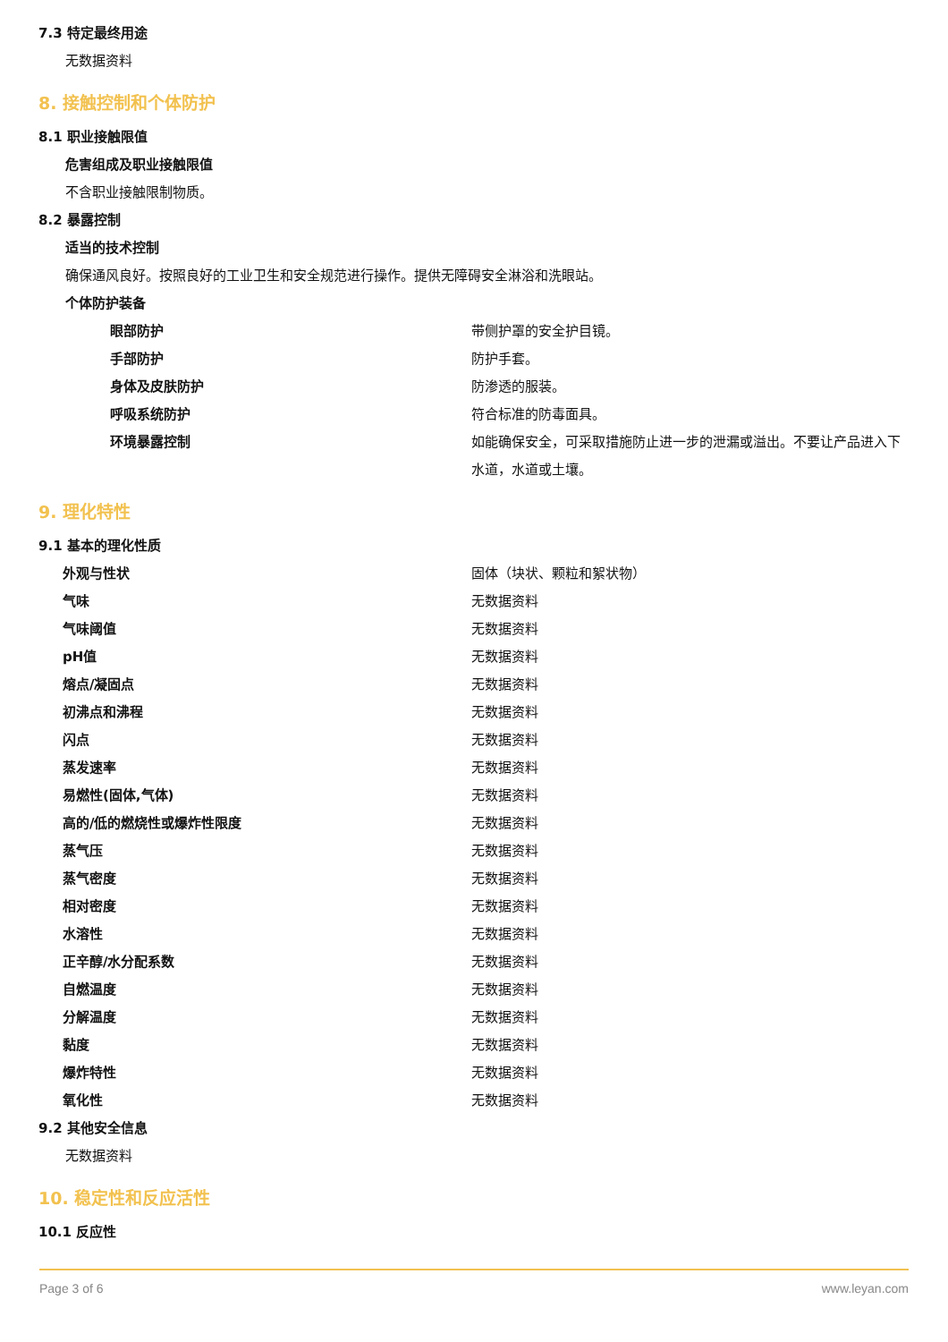7.3 特定最终用途
无数据资料
8. 接触控制和个体防护
8.1 职业接触限值
危害组成及职业接触限值
不含职业接触限制物质。
8.2 暴露控制
适当的技术控制
确保通风良好。按照良好的工业卫生和安全规范进行操作。提供无障碍安全淋浴和洗眼站。
个体防护装备
| 眼部防护 | 带侧护罩的安全护目镜。 |
| 手部防护 | 防护手套。 |
| 身体及皮肤防护 | 防渗透的服装。 |
| 呼吸系统防护 | 符合标准的防毒面具。 |
| 环境暴露控制 | 如能确保安全，可采取措施防止进一步的泄漏或溢出。不要让产品进入下水道，水道或土壤。 |
9. 理化特性
9.1 基本的理化性质
| 外观与性状 | 固体（块状、颗粒和絮状物） |
| 气味 | 无数据资料 |
| 气味阈值 | 无数据资料 |
| pH值 | 无数据资料 |
| 熔点/凝固点 | 无数据资料 |
| 初沸点和沸程 | 无数据资料 |
| 闪点 | 无数据资料 |
| 蒸发速率 | 无数据资料 |
| 易燃性(固体,气体) | 无数据资料 |
| 高的/低的燃烧性或爆炸性限度 | 无数据资料 |
| 蒸气压 | 无数据资料 |
| 蒸气密度 | 无数据资料 |
| 相对密度 | 无数据资料 |
| 水溶性 | 无数据资料 |
| 正辛醇/水分配系数 | 无数据资料 |
| 自燃温度 | 无数据资料 |
| 分解温度 | 无数据资料 |
| 黏度 | 无数据资料 |
| 爆炸特性 | 无数据资料 |
| 氧化性 | 无数据资料 |
9.2 其他安全信息
无数据资料
10. 稳定性和反应活性
10.1 反应性
Page 3 of 6 www.leyan.com